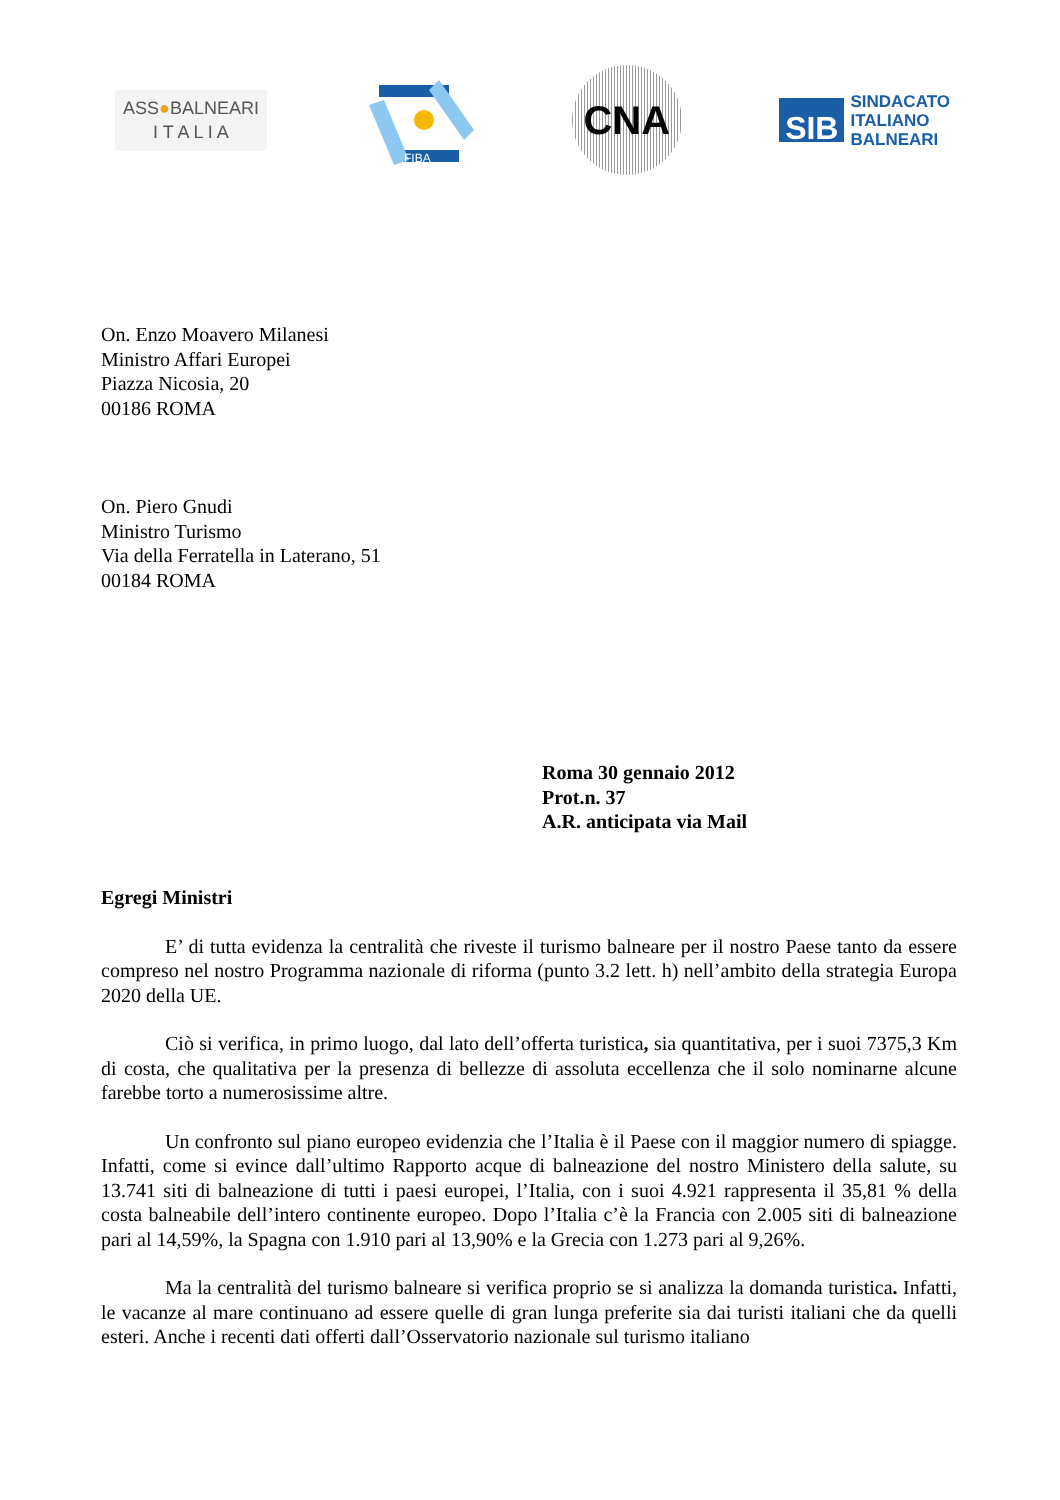ASS●BALNEARI
I T A L I A
FIBA
CNA
SIB
SINDACATO
ITALIANO
BALNEARI
On. Enzo Moavero Milanesi
Ministro Affari Europei
Piazza Nicosia, 20
00186 ROMA
On. Piero Gnudi
Ministro Turismo
Via della Ferratella in Laterano, 51
00184 ROMA
Roma 30 gennaio 2012
Prot.n. 37
A.R. anticipata via Mail
Egregi Ministri
E’ di tutta evidenza la centralità che riveste il turismo balneare per il nostro Paese tanto da essere compreso nel nostro Programma nazionale di riforma (punto 3.2 lett. h) nell’ambito della strategia Europa 2020 della UE.
Ciò si verifica, in primo luogo, dal lato dell’offerta turistica, sia quantitativa, per i suoi 7375,3 Km di costa, che qualitativa per la presenza di bellezze di assoluta eccellenza che il solo nominarne alcune farebbe torto a numerosissime altre.
Un confronto sul piano europeo evidenzia che l’Italia è il Paese con il maggior numero di spiagge. Infatti, come si evince dall’ultimo Rapporto acque di balneazione del nostro Ministero della salute, su 13.741 siti di balneazione di tutti i paesi europei, l’Italia, con i suoi 4.921 rappresenta il 35,81 % della costa balneabile dell’intero continente europeo. Dopo l’Italia c’è la Francia con 2.005 siti di balneazione pari al 14,59%, la Spagna con 1.910 pari al 13,90% e la Grecia con 1.273 pari al 9,26%.
Ma la centralità del turismo balneare si verifica proprio se si analizza la domanda turistica. Infatti, le vacanze al mare continuano ad essere quelle di gran lunga preferite sia dai turisti italiani che da quelli esteri. Anche i recenti dati offerti dall’Osservatorio nazionale sul turismo italiano